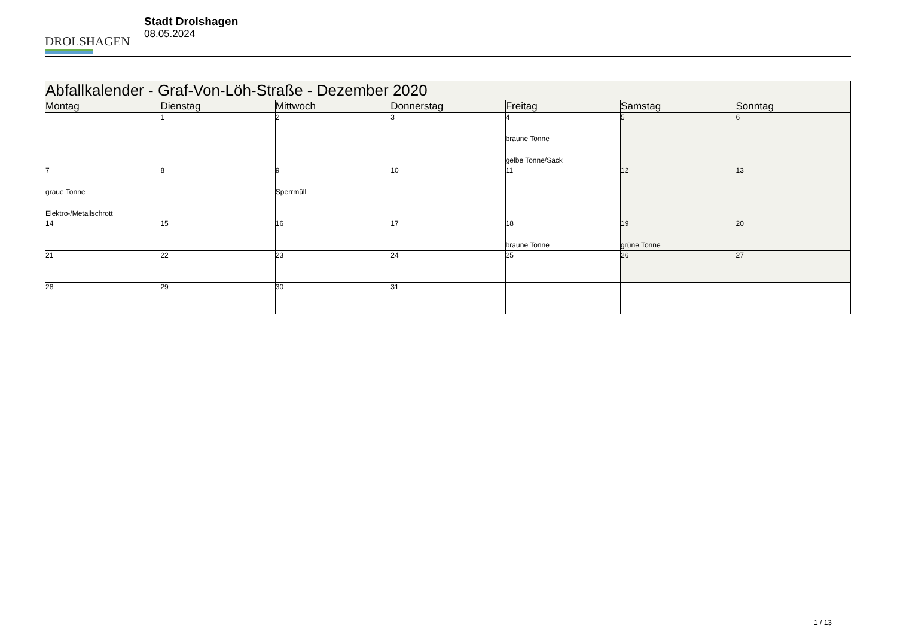DROLSHAGEN
Stadt Drolshagen
08.05.2024
| Abfallkalender - Graf-Von-Löh-Straße - Dezember 2020 | | | | | | |
| --- | --- | --- | --- | --- | --- | --- |
| Montag | Dienstag | Mittwoch | Donnerstag | Freitag | Samstag | Sonntag |
| | 1 | 2 | 3 | 4 braune Tonne gelbe Tonne/Sack | 5 | 6 |
| 7 graue Tonne Elektro-/Metallschrott | 8 | 9 Sperrmüll | 10 | 11 | 12 | 13 |
| 14 | 15 | 16 | 17 | 18 braune Tonne | 19 grüne Tonne | 20 |
| 21 | 22 | 23 | 24 | 25 | 26 | 27 |
| 28 | 29 | 30 | 31 | | | |
1 / 13